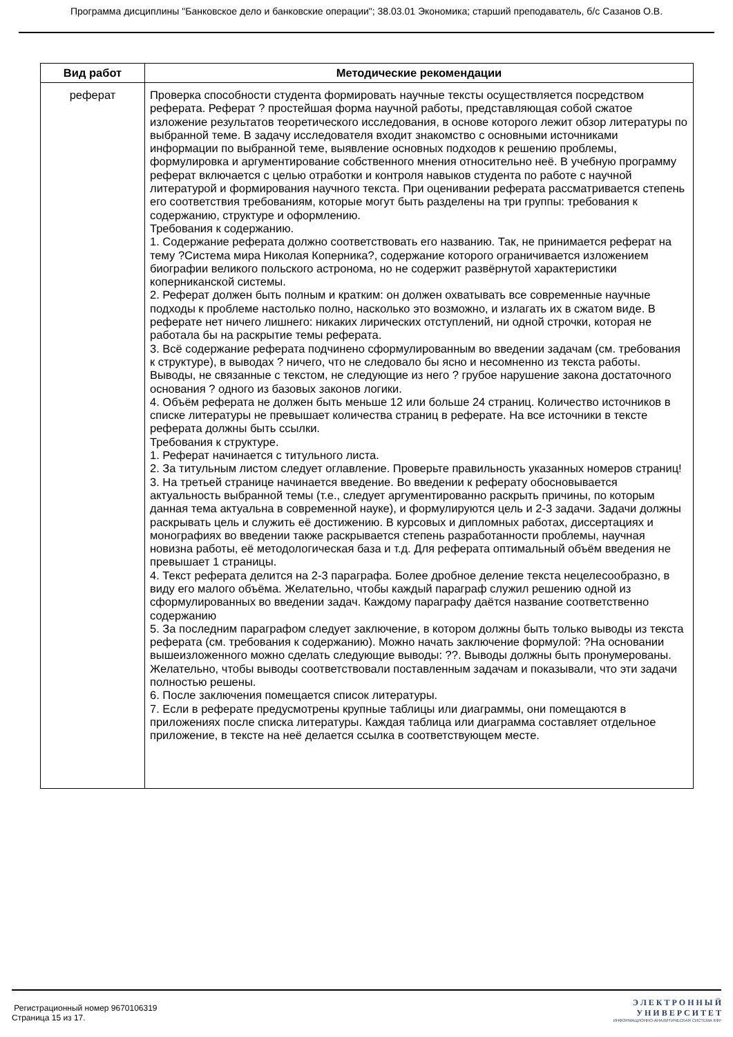Программа дисциплины "Банковское дело и банковские операции"; 38.03.01 Экономика; старший преподаватель, б/с Сазанов О.В.
| Вид работ | Методические рекомендации |
| --- | --- |
| реферат | Проверка способности студента формировать научные тексты осуществляется посредством реферата. Реферат ? простейшая форма научной работы, представляющая собой сжатое изложение результатов теоретического исследования, в основе которого лежит обзор литературы по выбранной теме. В задачу исследователя входит знакомство с основными источниками информации по выбранной теме, выявление основных подходов к решению проблемы, формулировка и аргументирование собственного мнения относительно неё. В учебную программу реферат включается с целью отработки и контроля навыков студента по работе с научной литературой и формирования научного текста. При оценивании реферата рассматривается степень его соответствия требованиям, которые могут быть разделены на три группы: требования к содержанию, структуре и оформлению. Требования к содержанию. 1. Содержание реферата должно соответствовать его названию. Так, не принимается реферат на тему ?Система мира Николая Коперника?, содержание которого ограничивается изложением биографии великого польского астронома, но не содержит развёрнутой характеристики коперниканской системы. 2. Реферат должен быть полным и кратким: он должен охватывать все современные научные подходы к проблеме настолько полно, насколько это возможно, и излагать их в сжатом виде. В реферате нет ничего лишнего: никаких лирических отступлений, ни одной строчки, которая не работала бы на раскрытие темы реферата. 3. Всё содержание реферата подчинено сформулированным во введении задачам (см. требования к структуре), в выводах ? ничего, что не следовало бы ясно и несомненно из текста работы. Выводы, не связанные с текстом, не следующие из него ? грубое нарушение закона достаточного основания ? одного из базовых законов логики. 4. Объём реферата не должен быть меньше 12 или больше 24 страниц. Количество источников в списке литературы не превышает количества страниц в реферате. На все источники в тексте реферата должны быть ссылки. Требования к структуре. 1. Реферат начинается с титульного листа. 2. За титульным листом следует оглавление. Проверьте правильность указанных номеров страниц! 3. На третьей странице начинается введение. Во введении к реферату обосновывается актуальность выбранной темы (т.е., следует аргументированно раскрыть причины, по которым данная тема актуальна в современной науке), и формулируются цель и 2-3 задачи. Задачи должны раскрывать цель и служить её достижению. В курсовых и дипломных работах, диссертациях и монографиях во введении также раскрывается степень разработанности проблемы, научная новизна работы, её методологическая база и т.д. Для реферата оптимальный объём введения не превышает 1 страницы. 4. Текст реферата делится на 2-3 параграфа. Более дробное деление текста нецелесообразно, в виду его малого объёма. Желательно, чтобы каждый параграф служил решению одной из сформулированных во введении задач. Каждому параграфу даётся название соответственно содержанию 5. За последним параграфом следует заключение, в котором должны быть только выводы из текста реферата (см. требования к содержанию). Можно начать заключение формулой: ?На основании вышеизложенного можно сделать следующие выводы: ??. Выводы должны быть пронумерованы. Желательно, чтобы выводы соответствовали поставленным задачам и показывали, что эти задачи полностью решены. 6. После заключения помещается список литературы. 7. Если в реферате предусмотрены крупные таблицы или диаграммы, они помещаются в приложениях после списка литературы. Каждая таблица или диаграмма составляет отдельное приложение, в тексте на неё делается ссылка в соответствующем месте. |
Регистрационный номер 9670106319
Страница 15 из 17.
Э Л Е К Т Р О Н Н Ы Й
У Н И В Е Р С И Т Е Т
ИНФОРМАЦИОННО-АНАЛИТИЧЕСКАЯ СИСТЕМА КФУ